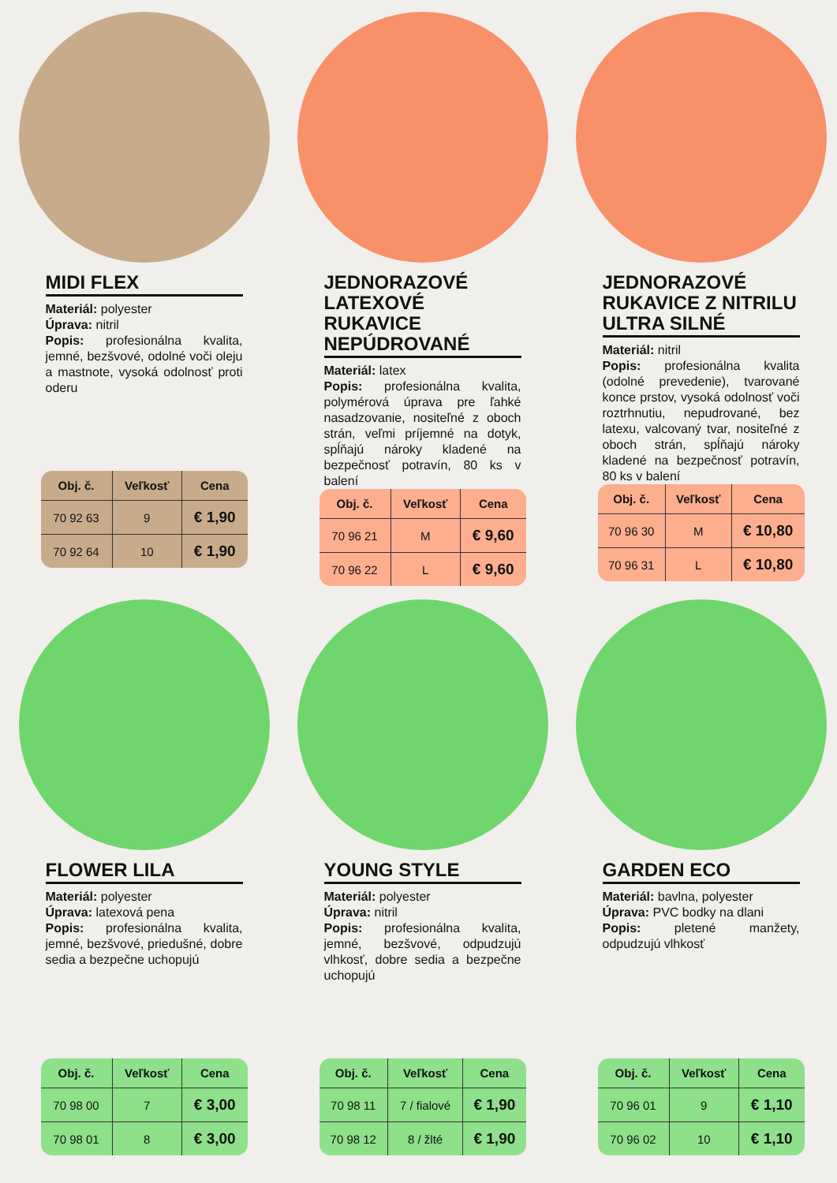MIDI FLEX
Materiál: polyester
Úprava: nitril
Popis: profesionálna kvalita, jemné, bezšvové, odolné voči oleju a mastnote, vysoká odolnosť proti oderu
| Obj. č. | Veľkosť | Cena |
| --- | --- | --- |
| 70 92 63 | 9 | € 1,90 |
| 70 92 64 | 10 | € 1,90 |
JEDNORAZOVÉ LATEXOVÉ RUKAVICE NEPÚDROVANÉ
Materiál: latex
Popis: profesionálna kvalita, polymérová úprava pre ľahké nasadzovanie, nositeľné z oboch strán, veľmi príjemné na dotyk, spĺňajú nároky kladené na bezpečnosť potravín, 80 ks v balení
| Obj. č. | Veľkosť | Cena |
| --- | --- | --- |
| 70 96 21 | M | € 9,60 |
| 70 96 22 | L | € 9,60 |
JEDNORAZOVÉ RUKAVICE Z NITRILU ULTRA SILNÉ
Materiál: nitril
Popis: profesionálna kvalita (odolné prevedenie), tvarované konce prstov, vysoká odolnosť voči roztrhnutiu, nepudrované, bez latexu, valcovaný tvar, nositeľné z oboch strán, spĺňajú nároky kladené na bezpečnosť potravín, 80 ks v balení
| Obj. č. | Veľkosť | Cena |
| --- | --- | --- |
| 70 96 30 | M | € 10,80 |
| 70 96 31 | L | € 10,80 |
FLOWER LILA
Materiál: polyester
Úprava: latexová pena
Popis: profesionálna kvalita, jemné, bezšvové, priedušné, dobre sedia a bezpečne uchopujú
| Obj. č. | Veľkosť | Cena |
| --- | --- | --- |
| 70 98 00 | 7 | € 3,00 |
| 70 98 01 | 8 | € 3,00 |
YOUNG STYLE
Materiál: polyester
Úprava: nitril
Popis: profesionálna kvalita, jemné, bezšvové, odpudzujú vlhkosť, dobre sedia a bezpečne uchopujú
| Obj. č. | Veľkosť | Cena |
| --- | --- | --- |
| 70 98 11 | 7 / fialové | € 1,90 |
| 70 98 12 | 8 / žlté | € 1,90 |
GARDEN ECO
Materiál: bavlna, polyester
Úprava: PVC bodky na dlani
Popis: pletené manžety, odpudzujú vlhkosť
| Obj. č. | Veľkosť | Cena |
| --- | --- | --- |
| 70 96 01 | 9 | € 1,10 |
| 70 96 02 | 10 | € 1,10 |